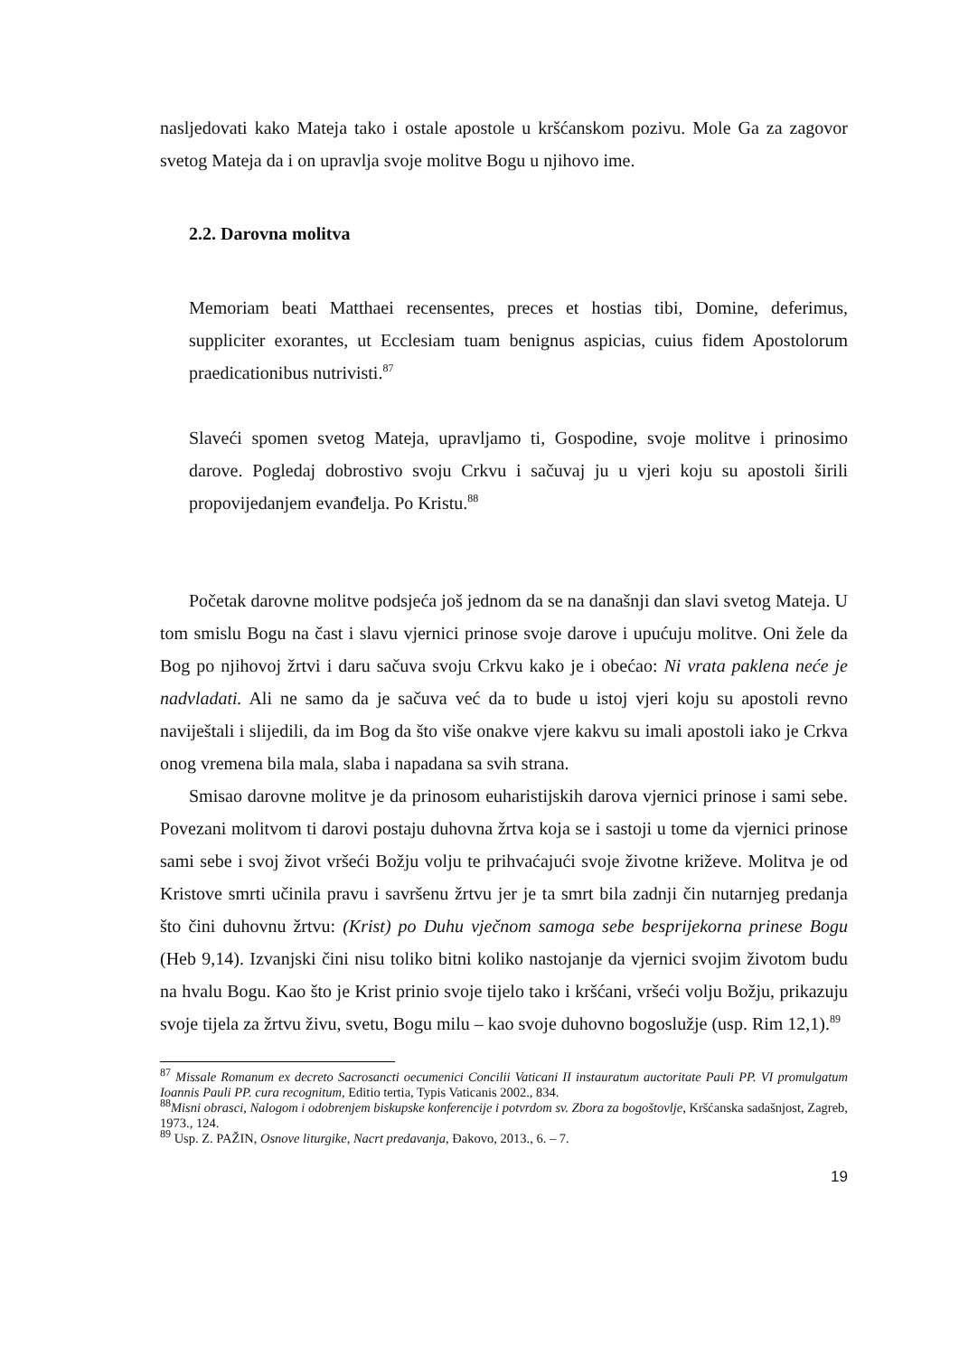nasljedovati kako Mateja tako i ostale apostole u kršćanskom pozivu. Mole Ga za zagovor svetog Mateja da i on upravlja svoje molitve Bogu u njihovo ime.
2.2. Darovna molitva
Memoriam beati Matthaei recensentes, preces et hostias tibi, Domine, deferimus, suppliciter exorantes, ut Ecclesiam tuam benignus aspicias, cuius fidem Apostolorum praedicationibus nutrivisti.<sup>87</sup>
Slaveći spomen svetog Mateja, upravljamo ti, Gospodine, svoje molitve i prinosimo darove. Pogledaj dobrostivo svoju Crkvu i sačuvaj ju u vjeri koju su apostoli širili propovijedanjem evanđelja. Po Kristu.<sup>88</sup>
Početak darovne molitve podsjeća još jednom da se na današnji dan slavi svetog Mateja. U tom smislu Bogu na čast i slavu vjernici prinose svoje darove i upućuju molitve. Oni žele da Bog po njihovoj žrtvi i daru sačuva svoju Crkvu kako je i obećao: Ni vrata paklena neće je nadvladati. Ali ne samo da je sačuva već da to bude u istoj vjeri koju su apostoli revno naviještali i slijedili, da im Bog da što više onakve vjere kakvu su imali apostoli iako je Crkva onog vremena bila mala, slaba i napadana sa svih strana.
Smisao darovne molitve je da prinosom euharistijskih darova vjernici prinose i sami sebe. Povezani molitvom ti darovi postaju duhovna žrtva koja se i sastoji u tome da vjernici prinose sami sebe i svoj život vršeći Božju volju te prihvaćajući svoje životne križeve. Molitva je od Kristove smrti učinila pravu i savršenu žrtvu jer je ta smrt bila zadnji čin nutarnjeg predanja što čini duhovnu žrtvu: (Krist) po Duhu vječnom samoga sebe besprijekorna prinese Bogu (Heb 9,14). Izvanjski čini nisu toliko bitni koliko nastojanje da vjernici svojim životom budu na hvalu Bogu. Kao što je Krist prinio svoje tijelo tako i kršćani, vršeći volju Božju, prikazuju svoje tijela za žrtvu živu, svetu, Bogu milu – kao svoje duhovno bogoslužje (usp. Rim 12,1).<sup>89</sup>
<sup>87</sup> Missale Romanum ex decreto Sacrosancti oecumenici Concilii Vaticani II instauratum auctoritate Pauli PP. VI promulgatum Ioannis Pauli PP. cura recognitum, Editio tertia, Typis Vaticanis 2002., 834.
<sup>88</sup> Misni obrasci, Nalogom i odobrenjem biskupske konferencije i potvrdom sv. Zbora za bogoštovlje, Kršćanska sadašnjost, Zagreb, 1973., 124.
<sup>89</sup> Usp. Z. PAŽIN, Osnove liturgike, Nacrt predavanja, Đakovo, 2013., 6. – 7.
19